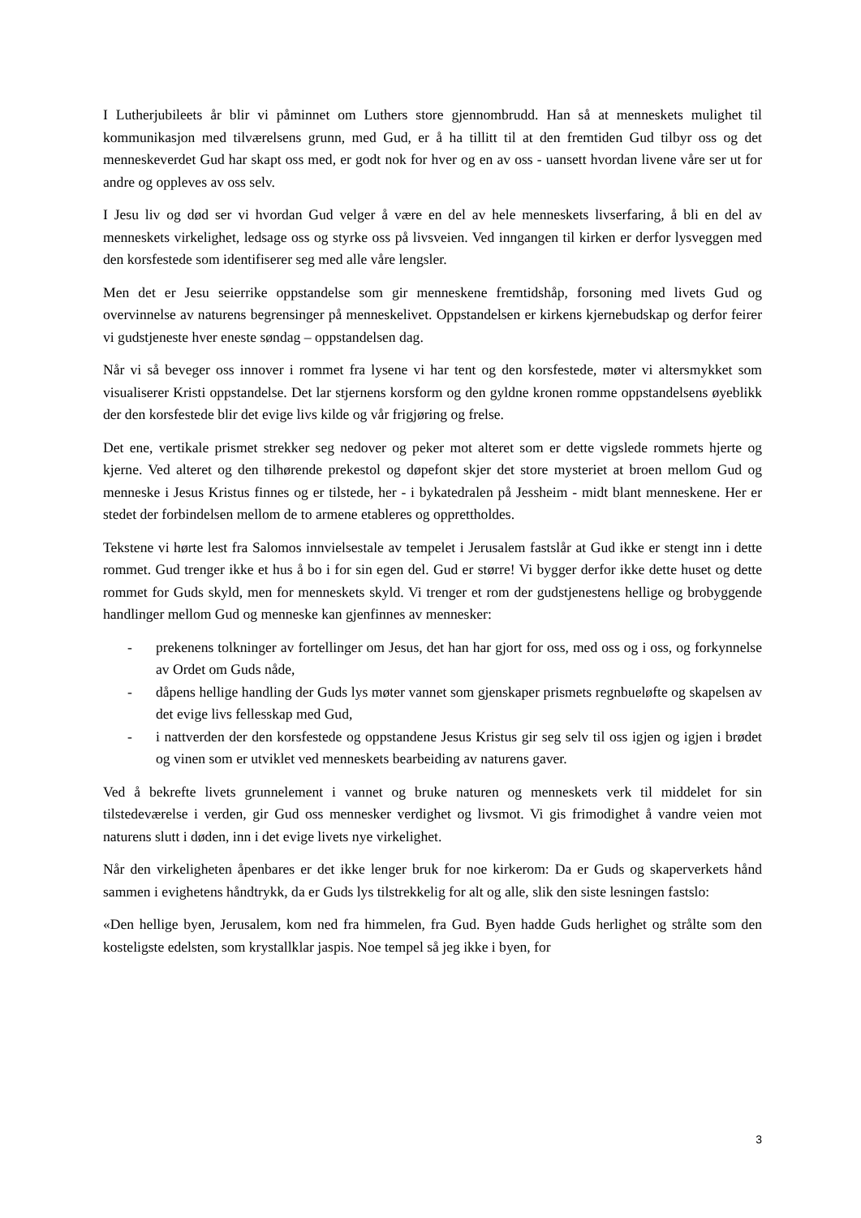I Lutherjubileets år blir vi påminnet om Luthers store gjennombrudd. Han så at menneskets mulighet til kommunikasjon med tilværelsens grunn, med Gud, er å ha tillitt til at den fremtiden Gud tilbyr oss og det menneskeverdet Gud har skapt oss med, er godt nok for hver og en av oss - uansett hvordan livene våre ser ut for andre og oppleves av oss selv.
I Jesu liv og død ser vi hvordan Gud velger å være en del av hele menneskets livserfaring, å bli en del av menneskets virkelighet, ledsage oss og styrke oss på livsveien. Ved inngangen til kirken er derfor lysveggen med den korsfestede som identifiserer seg med alle våre lengsler.
Men det er Jesu seierrike oppstandelse som gir menneskene fremtidshåp, forsoning med livets Gud og overvinnelse av naturens begrensinger på menneskelivet. Oppstandelsen er kirkens kjernebudskap og derfor feirer vi gudstjeneste hver eneste søndag – oppstandelsen dag.
Når vi så beveger oss innover i rommet fra lysene vi har tent og den korsfestede, møter vi altersmykket som visualiserer Kristi oppstandelse. Det lar stjernens korsform og den gyldne kronen romme oppstandelsens øyeblikk der den korsfestede blir det evige livs kilde og vår frigjøring og frelse.
Det ene, vertikale prismet strekker seg nedover og peker mot alteret som er dette vigslede rommets hjerte og kjerne. Ved alteret og den tilhørende prekestol og døpefont skjer det store mysteriet at broen mellom Gud og menneske i Jesus Kristus finnes og er tilstede, her - i bykatedralen på Jessheim - midt blant menneskene. Her er stedet der forbindelsen mellom de to armene etableres og opprettholdes.
Tekstene vi hørte lest fra Salomos innvielsestale av tempelet i Jerusalem fastslår at Gud ikke er stengt inn i dette rommet. Gud trenger ikke et hus å bo i for sin egen del. Gud er større! Vi bygger derfor ikke dette huset og dette rommet for Guds skyld, men for menneskets skyld. Vi trenger et rom der gudstjenestens hellige og brobyggende handlinger mellom Gud og menneske kan gjenfinnes av mennesker:
- prekenens tolkninger av fortellinger om Jesus, det han har gjort for oss, med oss og i oss, og forkynnelse av Ordet om Guds nåde,
- dåpens hellige handling der Guds lys møter vannet som gjenskaper prismets regnbueløfte og skapelsen av det evige livs fellesskap med Gud,
- i nattverden der den korsfestede og oppstandene Jesus Kristus gir seg selv til oss igjen og igjen i brødet og vinen som er utviklet ved menneskets bearbeiding av naturens gaver.
Ved å bekrefte livets grunnelement i vannet og bruke naturen og menneskets verk til middelet for sin tilstedeværelse i verden, gir Gud oss mennesker verdighet og livsmot. Vi gis frimodighet å vandre veien mot naturens slutt i døden, inn i det evige livets nye virkelighet.
Når den virkeligheten åpenbares er det ikke lenger bruk for noe kirkerom: Da er Guds og skaperverkets hånd sammen i evighetens håndtrykk, da er Guds lys tilstrekkelig for alt og alle, slik den siste lesningen fastslo:
«Den hellige byen, Jerusalem, kom ned fra himmelen, fra Gud. Byen hadde Guds herlighet og strålte som den kosteligste edelsten, som krystallklar jaspis. Noe tempel så jeg ikke i byen, for
3